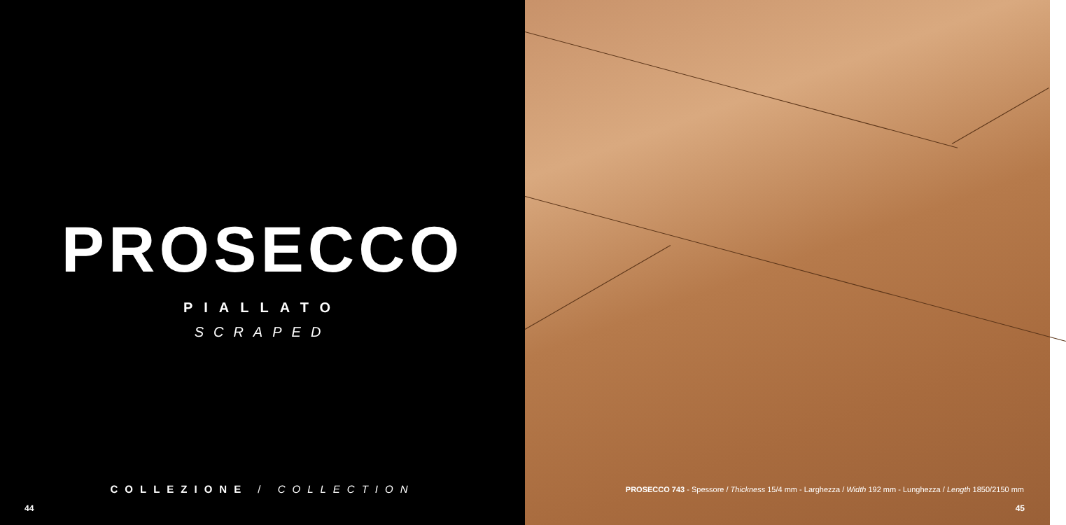PROSECCO
PIALLATO
SCRAPED
COLLEZIONE / COLLECTION
44
PROSECCO 743 - Spessore / Thickness 15/4 mm - Larghezza / Width 192 mm - Lunghezza / Length 1850/2150 mm
45